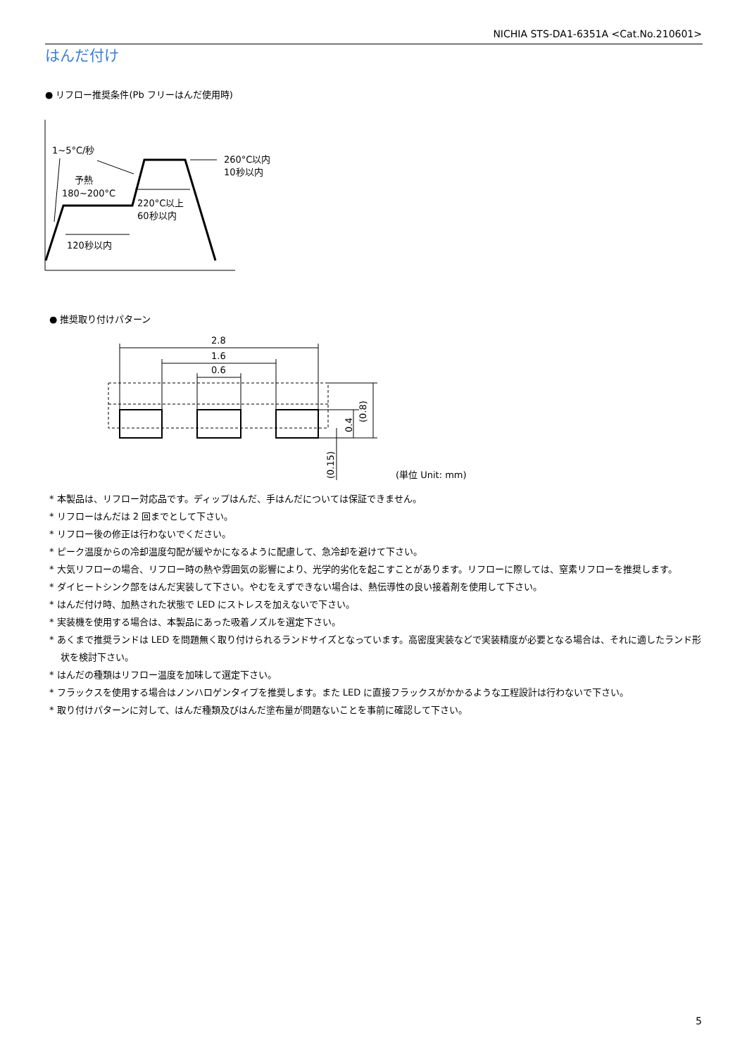NICHIA STS-DA1-6351A <Cat.No.210601>
はんだ付け
● リフロー推奨条件(Pb フリーはんだ使用時)
1~5°C/秒
予熱
180~200°C
220°C以上
60秒以内
120秒以内
260°C以内
10秒以内
● 推奨取り付けパターン
2.8
1.6
0.6
(0.8)
0.4
(0.15)
(単位 Unit: mm)
* 本製品は、リフロー対応品です。ディップはんだ、手はんだについては保証できません。
* リフローはんだは 2 回までとして下さい。
* リフロー後の修正は行わないでください。
* ピーク温度からの冷却温度勾配が緩やかになるように配慮して、急冷却を避けて下さい。
* 大気リフローの場合、リフロー時の熱や雰囲気の影響により、光学的劣化を起こすことがあります。リフローに際しては、窒素リフローを推奨します。
* ダイヒートシンク部をはんだ実装して下さい。やむをえずできない場合は、熱伝導性の良い接着剤を使用して下さい。
* はんだ付け時、加熱された状態で LED にストレスを加えないで下さい。
* 実装機を使用する場合は、本製品にあった吸着ノズルを選定下さい。
* あくまで推奨ランドは LED を問題無く取り付けられるランドサイズとなっています。高密度実装などで実装精度が必要となる場合は、それに適したランド形状を検討下さい。
* はんだの種類はリフロー温度を加味して選定下さい。
* フラックスを使用する場合はノンハロゲンタイプを推奨します。また LED に直接フラックスがかかるような工程設計は行わないで下さい。
* 取り付けパターンに対して、はんだ種類及びはんだ塗布量が問題ないことを事前に確認して下さい。
5